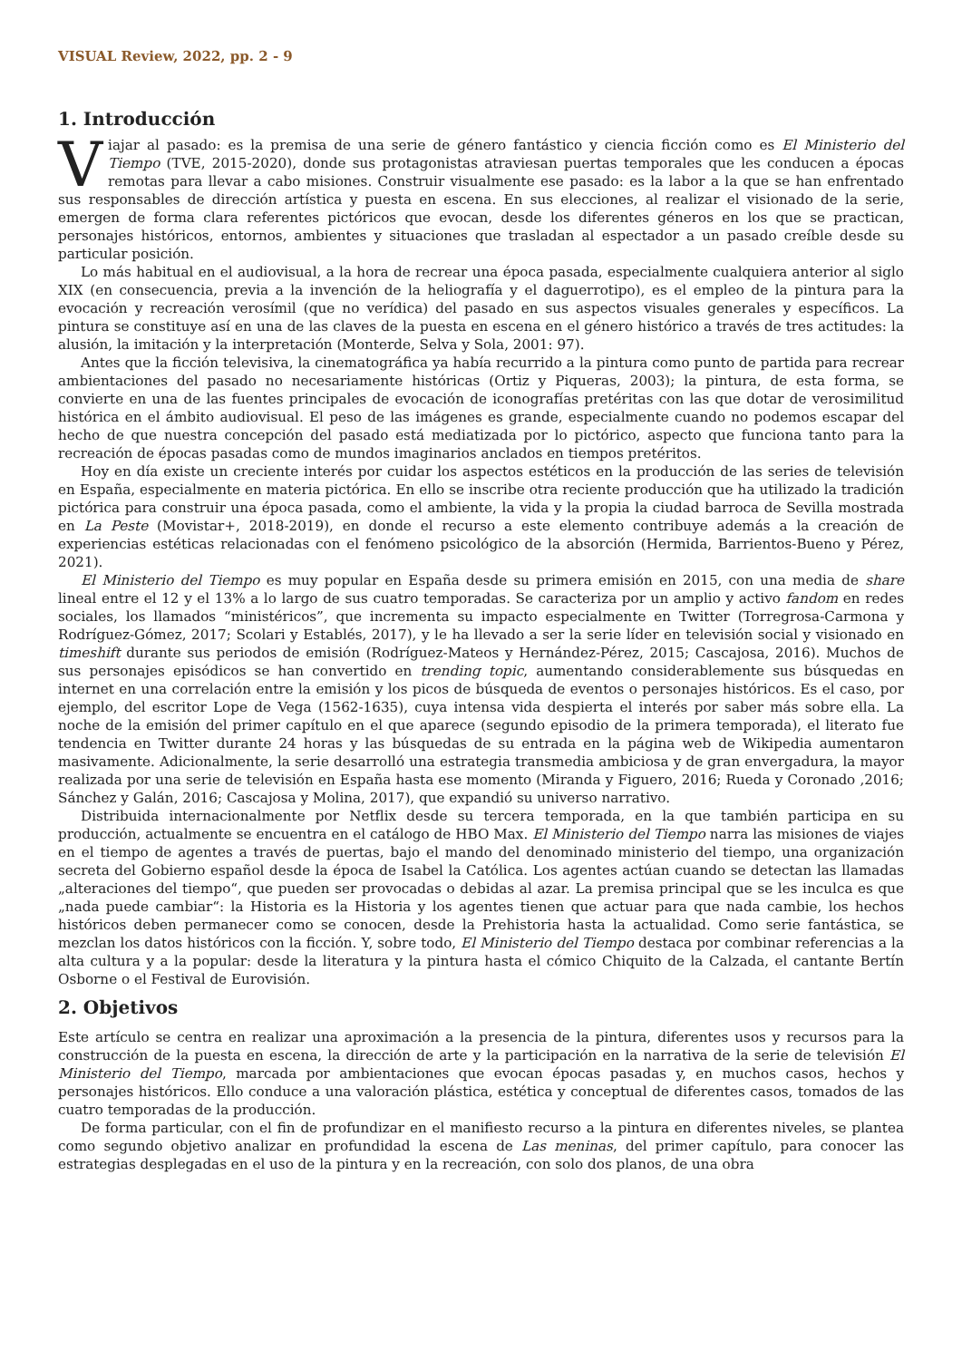VISUAL Review, 2022, pp. 2 - 9
1. Introducción
Viajar al pasado: es la premisa de una serie de género fantástico y ciencia ficción como es El Ministerio del Tiempo (TVE, 2015-2020), donde sus protagonistas atraviesan puertas temporales que les conducen a épocas remotas para llevar a cabo misiones. Construir visualmente ese pasado: es la labor a la que se han enfrentado sus responsables de dirección artística y puesta en escena. En sus elecciones, al realizar el visionado de la serie, emergen de forma clara referentes pictóricos que evocan, desde los diferentes géneros en los que se practican, personajes históricos, entornos, ambientes y situaciones que trasladan al espectador a un pasado creíble desde su particular posición.
Lo más habitual en el audiovisual, a la hora de recrear una época pasada, especialmente cualquiera anterior al siglo XIX (en consecuencia, previa a la invención de la heliografía y el daguerrotipo), es el empleo de la pintura para la evocación y recreación verosímil (que no verídica) del pasado en sus aspectos visuales generales y específicos. La pintura se constituye así en una de las claves de la puesta en escena en el género histórico a través de tres actitudes: la alusión, la imitación y la interpretación (Monterde, Selva y Sola, 2001: 97).
Antes que la ficción televisiva, la cinematográfica ya había recurrido a la pintura como punto de partida para recrear ambientaciones del pasado no necesariamente históricas (Ortiz y Piqueras, 2003); la pintura, de esta forma, se convierte en una de las fuentes principales de evocación de iconografías pretéritas con las que dotar de verosimilitud histórica en el ámbito audiovisual. El peso de las imágenes es grande, especialmente cuando no podemos escapar del hecho de que nuestra concepción del pasado está mediatizada por lo pictórico, aspecto que funciona tanto para la recreación de épocas pasadas como de mundos imaginarios anclados en tiempos pretéritos.
Hoy en día existe un creciente interés por cuidar los aspectos estéticos en la producción de las series de televisión en España, especialmente en materia pictórica. En ello se inscribe otra reciente producción que ha utilizado la tradición pictórica para construir una época pasada, como el ambiente, la vida y la propia la ciudad barroca de Sevilla mostrada en La Peste (Movistar+, 2018-2019), en donde el recurso a este elemento contribuye además a la creación de experiencias estéticas relacionadas con el fenómeno psicológico de la absorción (Hermida, Barrientos-Bueno y Pérez, 2021).
El Ministerio del Tiempo es muy popular en España desde su primera emisión en 2015, con una media de share lineal entre el 12 y el 13% a lo largo de sus cuatro temporadas. Se caracteriza por un amplio y activo fandom en redes sociales, los llamados “ministéricos”, que incrementa su impacto especialmente en Twitter (Torregrosa-Carmona y Rodríguez-Gómez, 2017; Scolari y Establés, 2017), y le ha llevado a ser la serie líder en televisión social y visionado en timeshift durante sus periodos de emisión (Rodríguez-Mateos y Hernández-Pérez, 2015; Cascajosa, 2016). Muchos de sus personajes episódicos se han convertido en trending topic, aumentando considerablemente sus búsquedas en internet en una correlación entre la emisión y los picos de búsqueda de eventos o personajes históricos. Es el caso, por ejemplo, del escritor Lope de Vega (1562-1635), cuya intensa vida despierta el interés por saber más sobre ella. La noche de la emisión del primer capítulo en el que aparece (segundo episodio de la primera temporada), el literato fue tendencia en Twitter durante 24 horas y las búsquedas de su entrada en la página web de Wikipedia aumentaron masivamente. Adicionalmente, la serie desarrolló una estrategia transmedia ambiciosa y de gran envergadura, la mayor realizada por una serie de televisión en España hasta ese momento (Miranda y Figuero, 2016; Rueda y Coronado ,2016; Sánchez y Galán, 2016; Cascajosa y Molina, 2017), que expandió su universo narrativo.
Distribuida internacionalmente por Netflix desde su tercera temporada, en la que también participa en su producción, actualmente se encuentra en el catálogo de HBO Max. El Ministerio del Tiempo narra las misiones de viajes en el tiempo de agentes a través de puertas, bajo el mando del denominado ministerio del tiempo, una organización secreta del Gobierno español desde la época de Isabel la Católica. Los agentes actúan cuando se detectan las llamadas „alteraciones del tiempo“, que pueden ser provocadas o debidas al azar. La premisa principal que se les inculca es que „nada puede cambiar“: la Historia es la Historia y los agentes tienen que actuar para que nada cambie, los hechos históricos deben permanecer como se conocen, desde la Prehistoria hasta la actualidad. Como serie fantástica, se mezclan los datos históricos con la ficción. Y, sobre todo, El Ministerio del Tiempo destaca por combinar referencias a la alta cultura y a la popular: desde la literatura y la pintura hasta el cómico Chiquito de la Calzada, el cantante Bertín Osborne o el Festival de Eurovisión.
2. Objetivos
Este artículo se centra en realizar una aproximación a la presencia de la pintura, diferentes usos y recursos para la construcción de la puesta en escena, la dirección de arte y la participación en la narrativa de la serie de televisión El Ministerio del Tiempo, marcada por ambientaciones que evocan épocas pasadas y, en muchos casos, hechos y personajes históricos. Ello conduce a una valoración plástica, estética y conceptual de diferentes casos, tomados de las cuatro temporadas de la producción.
De forma particular, con el fin de profundizar en el manifiesto recurso a la pintura en diferentes niveles, se plantea como segundo objetivo analizar en profundidad la escena de Las meninas, del primer capítulo, para conocer las estrategias desplegadas en el uso de la pintura y en la recreación, con solo dos planos, de una obra